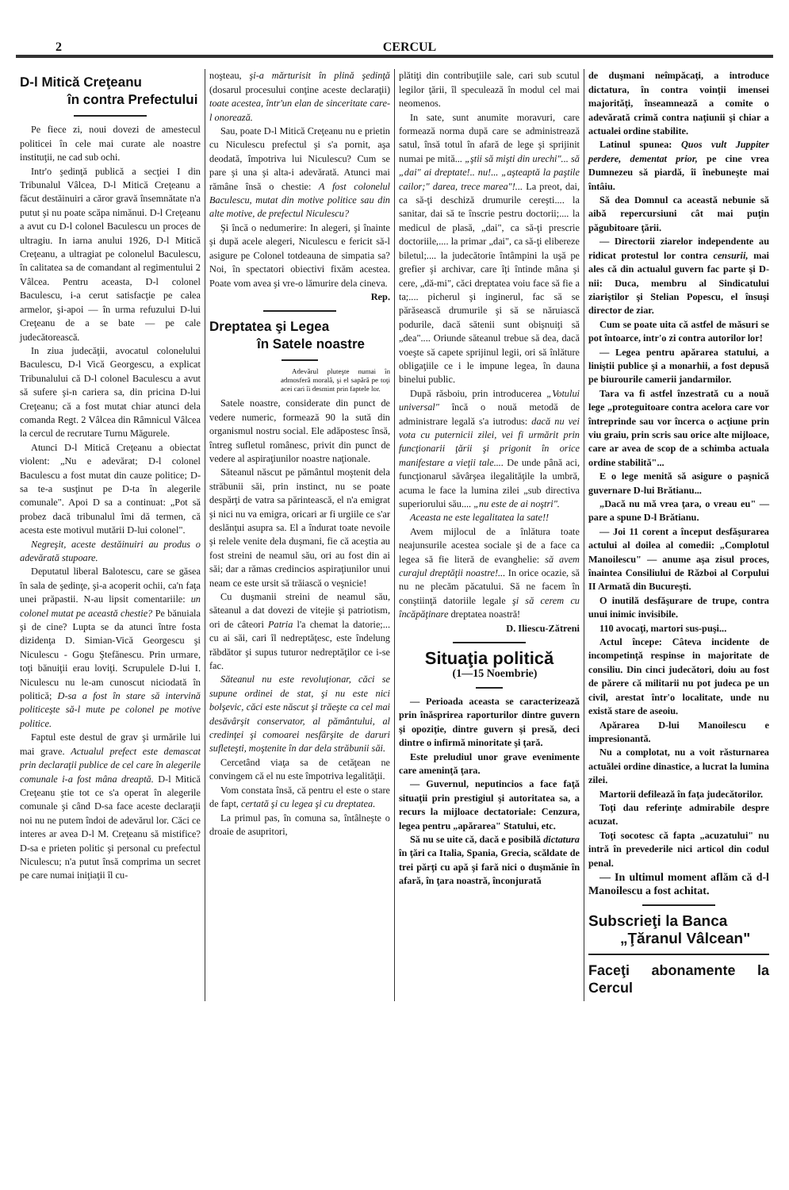2 CERCUL
D-l Mitică Creţeanu
în contra Prefectului
Pe fiece zi, noui dovezi de amestecul politicei în cele mai curate ale noastre instituţii, ne cad sub ochi.
Intr'o şedinţă publică a secţiei I din Tribunalul Vâlcea, D-l Mitică Creţeanu a făcut destăinuiri a căror gravă însemnătate n'a putut şi nu poate scăpa nimănui. D-l Creţeanu a avut cu D-l colonel Baculescu un proces de ultragiu. In iarna anului 1926, D-l Mitică Creţeanu, a ultragiat pe colonelul Baculescu, în calitatea sa de comandant al regimentului 2 Vâlcea. Pentru aceasta, D-l colonel Baculescu, i-a cerut satisfacţie pe calea armelor, şi-apoi — în urma refuzului D-lui Creţeanu de a se bate — pe cale judecătorească.
In ziua judecăţii, avocatul colonelului Baculescu, D-l Vică Georgescu, a explicat Tribunalului că D-l colonel Baculescu a avut să sufere şi-n cariera sa, din pricina D-lui Creţeanu; că a fost mutat chiar atunci dela comanda Regt. 2 Vâlcea din Râmnicul Vâlcea la cercul de recrutare Turnu Măgurele.
Atunci D-l Mitică Creţeanu a obiectat violent: „Nu e adevărat; D-l colonel Baculescu a fost mutat din cauze politice; D-sa te-a susţinut pe D-ta în alegerile comunale". Apoi D sa a continuat: „Pot să probez dacă tribunalul îmi dă termen, că acesta este motivul mutării D-lui colonel".
Negreşit, aceste destăinuiri au produs o adevărată stupoare.
Deputatul liberal Balotescu, care se găsea în sala de şedinţe, şi-a acoperit ochii, ca'n faţa unei prăpastii. N-au lipsit comentariile: un colonel mutat pe această chestie? Pe bănuiala şi de cine? Lupta se da atunci între fosta dizidenţa D. Simian-Vică Georgescu şi Niculescu - Gogu Ştefănescu. Prin urmare, toţi bănuiţii erau loviţi. Scrupulele D-lui I. Niculescu nu le-am cunoscut niciodată în politică; D-sa a fost în stare să intervină politiceşte să-l mute pe colonel pe motive politice.
Faptul este destul de grav şi urmările lui mai grave. Actualul prefect este demascat prin declaraţii publice de cel care în alegerile comunale i-a fost mâna dreaptă. D-l Mitică Creţeanu ştie tot ce s'a operat în alegerile comunale şi când D-sa face aceste declaraţii noi nu ne putem îndoi de adevărul lor. Căci ce interes ar avea D-l M. Creţeanu să mistifice? D-sa e prieten politic şi personal cu prefectul Niculescu; n'a putut însă comprima un secret pe care numai iniţiaţii îl cu-
noşteau, şi-a mărturisit în plină şedinţă (dosarul procesului conţine aceste declaraţii) toate acestea, într'un elan de sinceritate care-l onorează.
Sau, poate D-l Mitică Creţeanu nu e prietin cu Niculescu prefectul şi s'a pornit, aşa deodată, împotriva lui Niculescu? Cum se pare şi una şi alta-i adevărată. Atunci mai rămâne însă o chestie: A fost colonelul Baculescu, mutat din motive politice sau din alte motive, de prefectul Niculescu?
Şi încă o nedumerire: In alegeri, şi înainte şi după acele alegeri, Niculescu e fericit să-l asigure pe Colonel totdeauna de simpatia sa? Noi, în spectatori obiectivi fixăm acestea. Poate vom avea şi vre-o lămurire dela cineva.
Rep.
Dreptatea şi Legea
în Satele noastre
Adevărul pluteşte numai în admosferă morală, şi el sapără pe toţi acei cari îi desmint prin faptele lor.
Satele noastre, considerate din punct de vedere numeric, formează 90 la sută din organismul nostru social. Ele adăpostesc însă, întreg sufletul românesc, privit din punct de vedere al aspiraţiunilor noastre naţionale.
Săteanul născut pe pământul moştenit dela străbunii săi, prin instinct, nu se poate despărţi de vatra sa părintească, el n'a emigrat şi nici nu va emigra, oricari ar fi urgiile ce s'ar deslănţui asupra sa. El a îndurat toate nevoile şi relele venite dela duşmani, fie că aceştia au fost streini de neamul său, ori au fost din ai săi; dar a rămas credincios aspiraţiunilor unui neam ce este ursit să trăiască o veşnicie!
Cu duşmanii streini de neamul său, săteanul a dat dovezi de vitejie şi patriotism, ori de câteori Patria l'a chemat la datorie;... cu ai săi, cari îl nedreptăţesc, este îndelung răbdător şi supus tuturor nedreptăţilor ce i-se fac.
Săteanul nu este revoluţionar, căci se supune ordinei de stat, şi nu este nici bolşevic, căci este născut şi trăeşte ca cel mai desăvârşit conservator, al pământului, al credinţei şi comoarei nesfârşite de daruri sufleteşti, moştenite în dar dela străbunii săi.
Cercetând viaţa sa de cetăţean ne convingem că el nu este împotriva legalităţii.
Vom constata însă, că pentru el este o stare de fapt, certată şi cu legea şi cu dreptatea.
La primul pas, în comuna sa, întâlneşte o droaie de asupritori,
plătiţi din contribuţiile sale, cari sub scutul legilor ţării, îl speculează în modul cel mai neomenos.
In sate, sunt anumite moravuri, care formează norma după care se administrează satul, însă totul în afară de lege şi sprijinit numai pe mită... „ştii să mişti din urechi"... să „dai" ai dreptate!.. nu!... „aşteaptă la paştile cailor;" darea, trece marea"!... La preot, dai, ca să-ţi deschiză drumurile cereşti.... la sanitar, dai să te înscrie pestru doctorii;.... la medicul de plasă, „dai", ca să-ţi prescrie doctoriile,.... la primar „dai", ca să-ţi elibereze biletul;.... la judecătorie întâmpini la uşă pe grefier şi archivar, care îţi întinde mâna şi cere, „dă-mi", căci dreptatea voiu face să fie a ta;.... picherul şi inginerul, fac să se părăsească drumurile şi să se năruiască podurile, dacă sătenii sunt obişnuiţi să „dea".... Oriunde săteanul trebue să dea, dacă voeşte să capete sprijinul legii, ori să înlăture obligaţiile ce i le impune legea, în dauna binelui public.
După răsboiu, prin introducerea „Votului universal" încă o nouă metodă de administrare legală s'a iutrodus: dacă nu vei vota cu puternicii zilei, vei fi urmărit prin funcţionarii ţării şi prigonit în orice manifestare a vieţii tale.... De unde până aci, funcţionarul săvârşea ilegalităţile la umbră, acuma le face la lumina zilei „sub directiva superiorului său.... „nu este de ai noştri".
Aceasta ne este legalitatea la sate!!
Avem mijlocul de a înlătura toate neajunsurile acestea sociale şi de a face ca legea să fie literă de evanghelie: să avem curajul dreptăţii noastre!... In orice ocazie, să nu ne plecăm păcatului. Să ne facem în conştiinţă datoriile legale şi să cerem cu încăpăţinare dreptatea noastră!
D. Iliescu-Zătreni
Situaţia politică
(1—15 Noembrie)
— Perioada aceasta se caracterizează prin înăsprirea raporturilor dintre guvern şi opoziţie, dintre guvern şi presă, deci dintre o infirmă minoritate şi ţară.
Este preludiul unor grave evenimente care ameninţă ţara.
— Guvernul, neputincios a face faţă situaţii prin prestigiul şi autoritatea sa, a recurs la mijloace dectatoriale: Cenzura, legea pentru „apărarea" Statului, etc.
Să nu se uite că, dacă e posibilă dictatura în ţări ca Italia, Spania, Grecia, scăldate de trei părţi cu apă şi fară nici o duşmănie în afară, în ţara noastră, înconjurată
de duşmani neîmpăcaţi, a introduce dictatura, în contra voinţii imensei majorităţi, înseamnează a comite o adevărată crimă contra naţiunii şi chiar a actualei ordine stabilite.
Latinul spunea: Quos vult Juppiter perdere, dementat prior, pe cine vrea Dumnezeu să piardă, îi înebuneşte mai întâiu.
Să dea Domnul ca această nebunie să aibă repercursiuni cât mai puţin păgubitoare ţării.
— Directorii ziarelor independente au ridicat protestul lor contra censurii, mai ales că din actualul guvern fac parte şi D-nii: Duca, membru al Sindicatului ziariştilor şi Stelian Popescu, el însuşi director de ziar.
Cum se poate uita că astfel de măsuri se pot întoarce, intr'o zi contra autorilor lor!
— Legea pentru apărarea statului, a liniştii publice şi a monarhii, a fost depusă pe biurourile camerii jandarmilor.
Tara va fi astfel înzestrată cu a nouă lege „proteguitoare contra acelora care vor întreprinde sau vor încerca o acţiune prin viu graiu, prin scris sau orice alte mijloace, care ar avea de scop de a schimba actuala ordine stabilită"...
E o lege menită să asigure o paşnică guvernare D-lui Brătianu...
„Dacă nu mă vrea ţara, o vreau eu" — pare a spune D-l Brătianu.
— Joi 11 corent a început desfăşurarea actului al doilea al comedii: „Complotul Manoilescu" — anume aşa zisul proces, înaintea Consiliului de Război al Corpului II Armată din Bucureşti.
O inutilă desfăşurare de trupe, contra unui inimic invisibile.
110 avocaţi, martori sus-puşi...
Actul începe: Câteva incidente de incompetinţă respinse in majoritate de consiliu. Din cinci judecători, doiu au fost de părere că militarii nu pot judeca pe un civil, arestat într'o localitate, unde nu există stare de aseoiu.
Apărarea D-lui Manoilescu e impresionantă.
Nu a complotat, nu a voit răsturnarea actuălei ordine dinastice, a lucrat la lumina zilei.
Martorii defilează în faţa judecătorilor.
Toţi dau referinţe admirabile despre acuzat.
Toţi socotesc că fapta „acuzatului" nu intră în prevederile nici articol din codul penal.
— In ultimul moment aflăm că d-l Manoilescu a fost achitat.
Subscrieţi la Banca
„Ţăranul Vâlcean"
Faceţi abonamente la Cercul